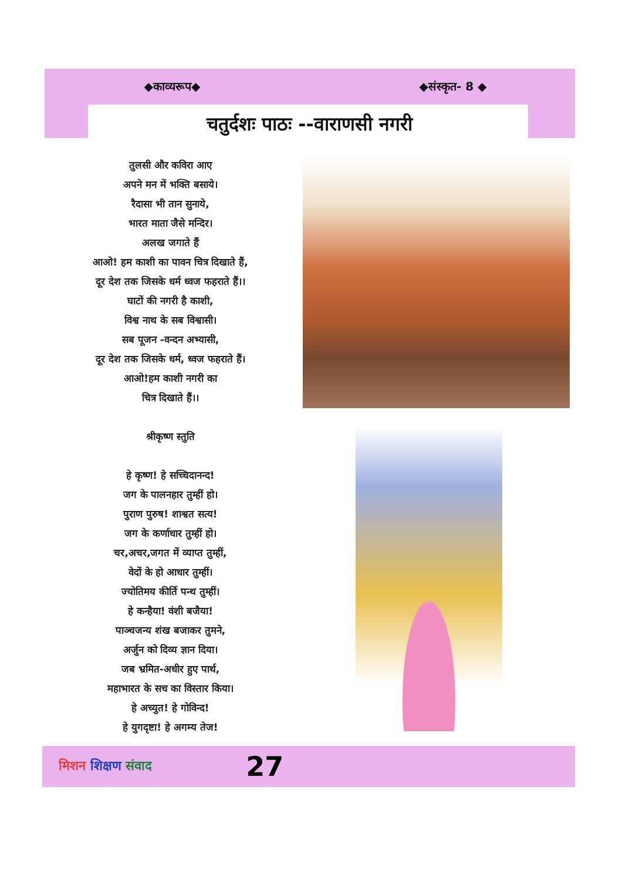◆काव्यरूप◆ ◆संस्कृत- 8 ◆
चतुर्दशः पाठः --वाराणसी नगरी
तुलसी और कविरा आए
अपने मन में भक्ति बसाये।
रैदासा भी तान सुनाये,
भारत माता जैसे मन्दिर।
अलख जगाते हैं
आओ! हम काशी का पावन चित्र दिखाते हैं,
दूर देश तक जिसके धर्म ध्वज फहराते हैं।।
घाटों की नगरी है काशी,
विश्व नाथ के सब विश्वासी।
सब पूजन -वन्दन अभ्यासी,
दूर देश तक जिसके धर्म, ध्वज फहराते हैं।
आओ!हम काशी नगरी का
चित्र दिखाते हैं।।
श्रीकृष्ण स्तुति
हे कृष्ण! हे सच्चिदानन्द!
जग के पालनहार तुम्हीं हो।
पुराण पुरुष! शाश्वत सत्य!
जग के कर्णाधार तुम्हीं हो।
चर,अचर,जगत में व्याप्त तुम्हीं,
वेदों के हो आधार तुम्हीं।
ज्योतिमय कीर्ति पन्थ तुम्हीं।
हे कन्हैया! वंशी बजैया!
पाञ्चजन्य शंख बजाकर तुमने,
अर्जुन को दिव्य ज्ञान दिया।
जब भ्रमित-अधीर हुए पार्थ,
महाभारत के सच का विस्तार किया।
हे अच्युत! हे गोविन्द!
हे युगदृष्टा! हे अगम्य तेज!
मिशन शिक्षण संवाद 27